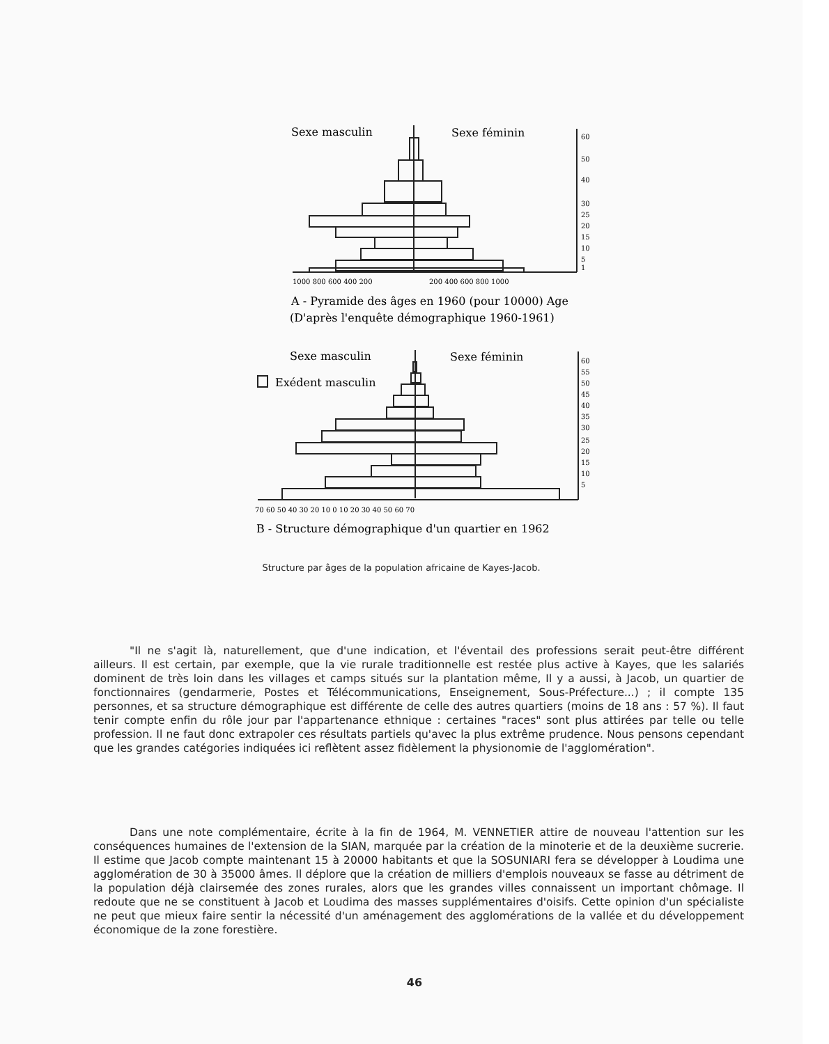Sexe masculin
Sexe féminin
Sexe masculin
Sexe féminin
Exédent masculin
A - Pyramide des âges en 1960 (pour 10000) Age
(D'après l'enquête démographique 1960-1961)
B - Structure démographique d'un quartier en 1962
1000 800 600 400 200
200 400 600 800 1000
70 60 50 40 30 20 10 0 10 20 30 40 50 60 70
60
50
40
30
25
20
15
10
5
1
60
55
50
45
40
35
30
25
20
15
10
5
Structure par âges de la population africaine de Kayes-Jacob.
"Il ne s'agit là, naturellement, que d'une indication, et l'éventail des professions serait peut-être différent ailleurs. Il est certain, par exemple, que la vie rurale traditionnelle est restée plus active à Kayes, que les salariés dominent de très loin dans les villages et camps situés sur la plantation même, Il y a aussi, à Jacob, un quartier de fonctionnaires (gendarmerie, Postes et Télécommunications, Enseignement, Sous-Préfecture...) ; il compte 135 personnes, et sa structure démographique est différente de celle des autres quartiers (moins de 18 ans : 57 %). Il faut tenir compte enfin du rôle jour par l'appartenance ethnique : certaines "races" sont plus attirées par telle ou telle profession. Il ne faut donc extrapoler ces résultats partiels qu'avec la plus extrême prudence. Nous pensons cependant que les grandes catégories indiquées ici reflètent assez fidèlement la physionomie de l'agglomération".
Dans une note complémentaire, écrite à la fin de 1964, M. VENNETIER attire de nouveau l'attention sur les conséquences humaines de l'extension de la SIAN, marquée par la création de la minoterie et de la deuxième sucrerie. Il estime que Jacob compte maintenant 15 à 20000 habitants et que la SOSUNIARI fera se développer à Loudima une agglomération de 30 à 35000 âmes. Il déplore que la création de milliers d'emplois nouveaux se fasse au détriment de la population déjà clairsemée des zones rurales, alors que les grandes villes connaissent un important chômage. Il redoute que ne se constituent à Jacob et Loudima des masses supplémentaires d'oisifs. Cette opinion d'un spécialiste ne peut que mieux faire sentir la nécessité d'un aménagement des agglomérations de la vallée et du développement économique de la zone forestière.
46